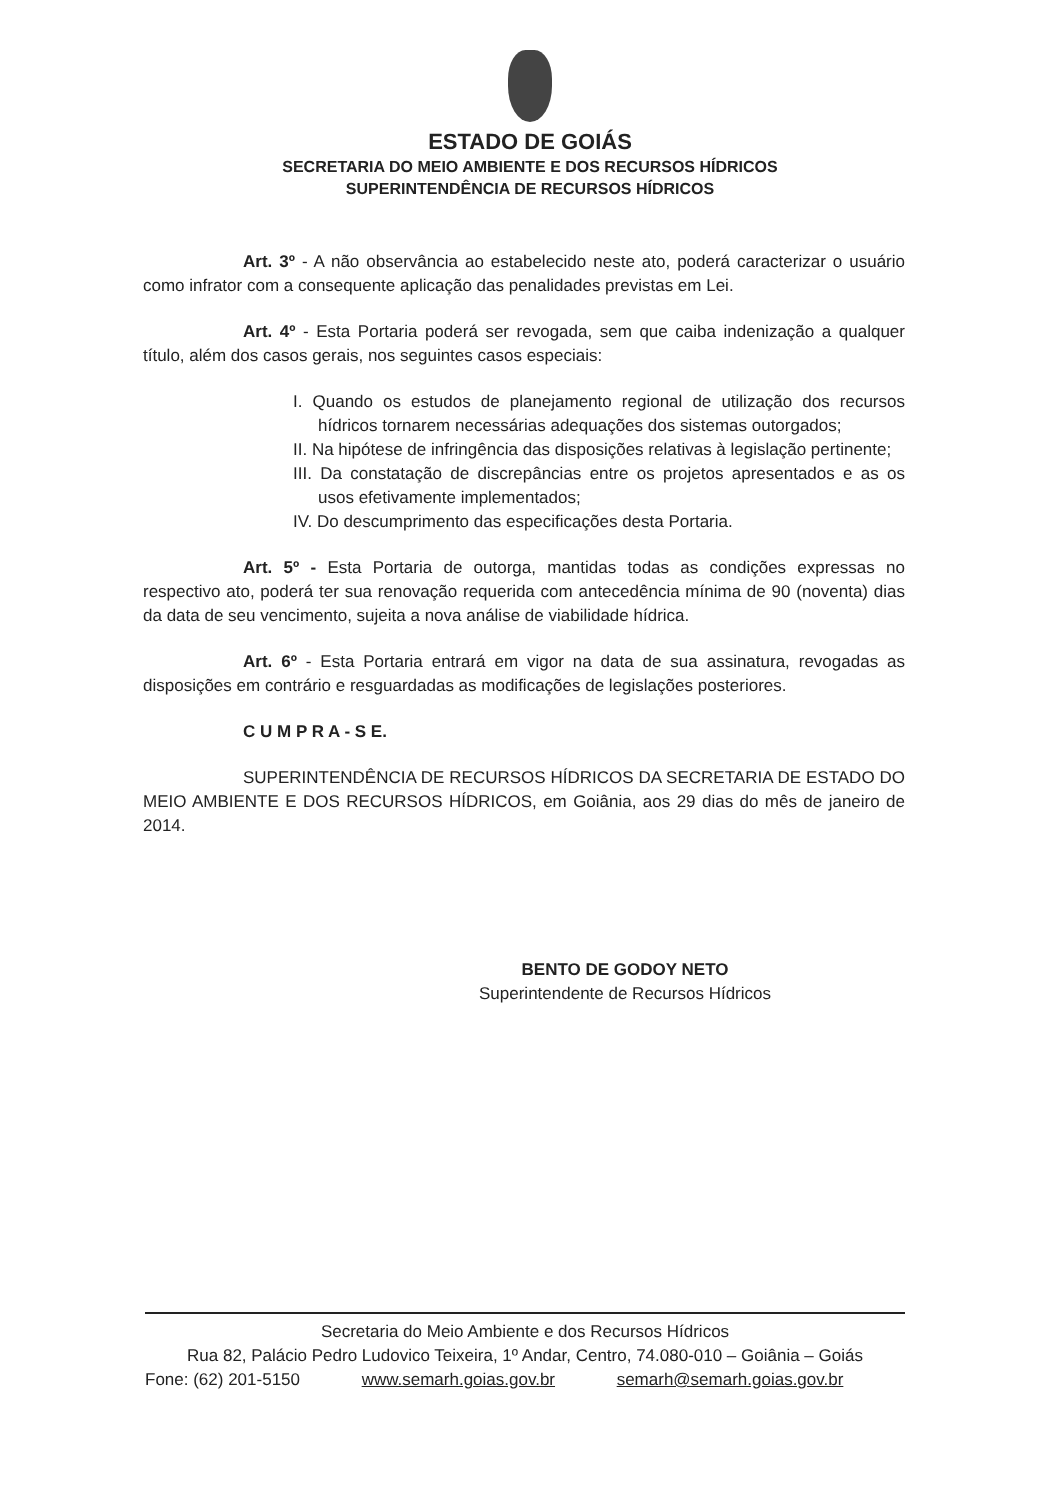ESTADO DE GOIÁS
SECRETARIA DO MEIO AMBIENTE E DOS RECURSOS HÍDRICOS
SUPERINTENDÊNCIA DE RECURSOS HÍDRICOS
Art. 3º - A não observância ao estabelecido neste ato, poderá caracterizar o usuário como infrator com a consequente aplicação das penalidades previstas em Lei.
Art. 4º - Esta Portaria poderá ser revogada, sem que caiba indenização a qualquer título, além dos casos gerais, nos seguintes casos especiais:
I. Quando os estudos de planejamento regional de utilização dos recursos hídricos tornarem necessárias adequações dos sistemas outorgados;
II. Na hipótese de infringência das disposições relativas à legislação pertinente;
III. Da constatação de discrepâncias entre os projetos apresentados e as os usos efetivamente implementados;
IV. Do descumprimento das especificações desta Portaria.
Art. 5º - Esta Portaria de outorga, mantidas todas as condições expressas no respectivo ato, poderá ter sua renovação requerida com antecedência mínima de 90 (noventa) dias da data de seu vencimento, sujeita a nova análise de viabilidade hídrica.
Art. 6º - Esta Portaria entrará em vigor na data de sua assinatura, revogadas as disposições em contrário e resguardadas as modificações de legislações posteriores.
C U M P R A - S E.
SUPERINTENDÊNCIA DE RECURSOS HÍDRICOS DA SECRETARIA DE ESTADO DO MEIO AMBIENTE E DOS RECURSOS HÍDRICOS, em Goiânia, aos 29 dias do mês de janeiro de 2014.
BENTO DE GODOY NETO
Superintendente de Recursos Hídricos
Secretaria do Meio Ambiente e dos Recursos Hídricos
Rua 82, Palácio Pedro Ludovico Teixeira, 1º Andar, Centro, 74.080-010 – Goiânia – Goiás
Fone: (62) 201-5150 www.semarh.goias.gov.br semarh@semarh.goias.gov.br